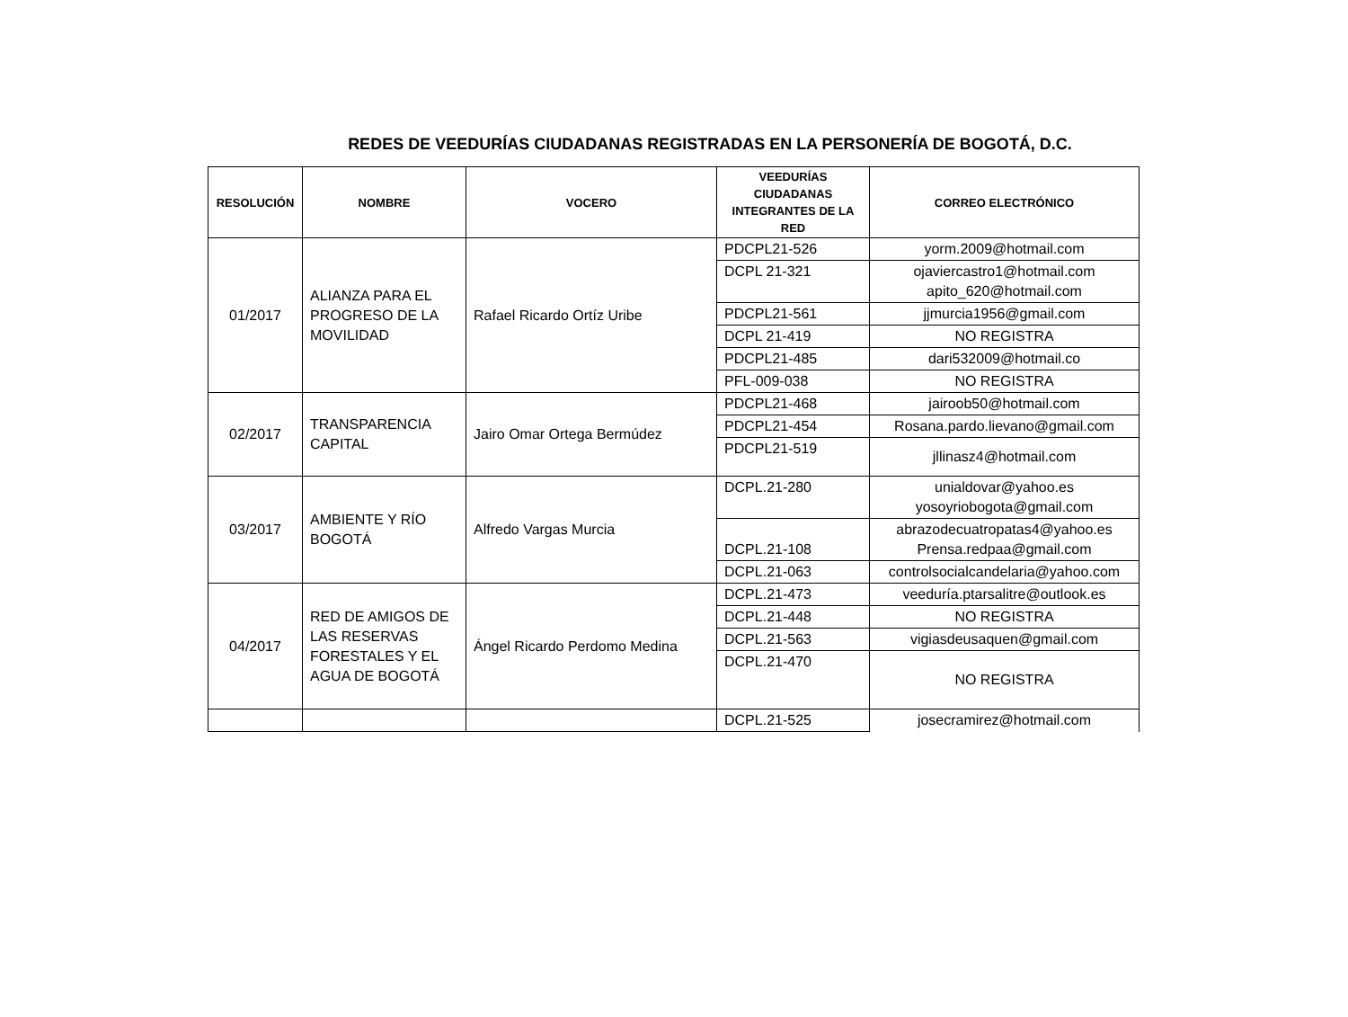REDES DE VEEDURÍAS CIUDADANAS REGISTRADAS EN LA PERSONERÍA DE BOGOTÁ, D.C.
| RESOLUCIÓN | NOMBRE | VOCERO | VEEDURÍAS CIUDADANAS INTEGRANTES DE LA RED | CORREO ELECTRÓNICO |
| --- | --- | --- | --- | --- |
| 01/2017 | ALIANZA PARA EL PROGRESO DE LA MOVILIDAD | Rafael Ricardo Ortíz Uribe | PDCPL21-526 | yorm.2009@hotmail.com |
| | | | DCPL 21-321 | ojaviercastro1@hotmail.com apito_620@hotmail.com |
| | | | PDCPL21-561 | jjmurcia1956@gmail.com |
| | | | DCPL 21-419 | NO REGISTRA |
| | | | PDCPL21-485 | dari532009@hotmail.co |
| | | | PFL-009-038 | NO REGISTRA |
| 02/2017 | TRANSPARENCIA CAPITAL | Jairo Omar Ortega Bermúdez | PDCPL21-468 | jairoob50@hotmail.com |
| | | | PDCPL21-454 | Rosana.pardo.lievano@gmail.com |
| | | | PDCPL21-519 | jllinasz4@hotmail.com |
| 03/2017 | AMBIENTE Y RÍO BOGOTÁ | Alfredo Vargas Murcia | DCPL.21-280 | unialdovar@yahoo.es yosoyriobogota@gmail.com |
| | | | DCPL.21-108 | abrazodecuatropatas4@yahoo.es Prensa.redpaa@gmail.com |
| | | | DCPL.21-063 | controlsocialcandelaria@yahoo.com |
| 04/2017 | RED DE AMIGOS DE LAS RESERVAS FORESTALES Y EL AGUA DE BOGOTÁ | Ángel Ricardo Perdomo Medina | DCPL.21-473 | veeduría.ptarsalitre@outlook.es |
| | | | DCPL.21-448 | NO REGISTRA |
| | | | DCPL.21-563 | vigiasdeusaquen@gmail.com |
| | | | DCPL.21-470 | NO REGISTRA |
| | | | DCPL.21-525 | josecramirez@hotmail.com |